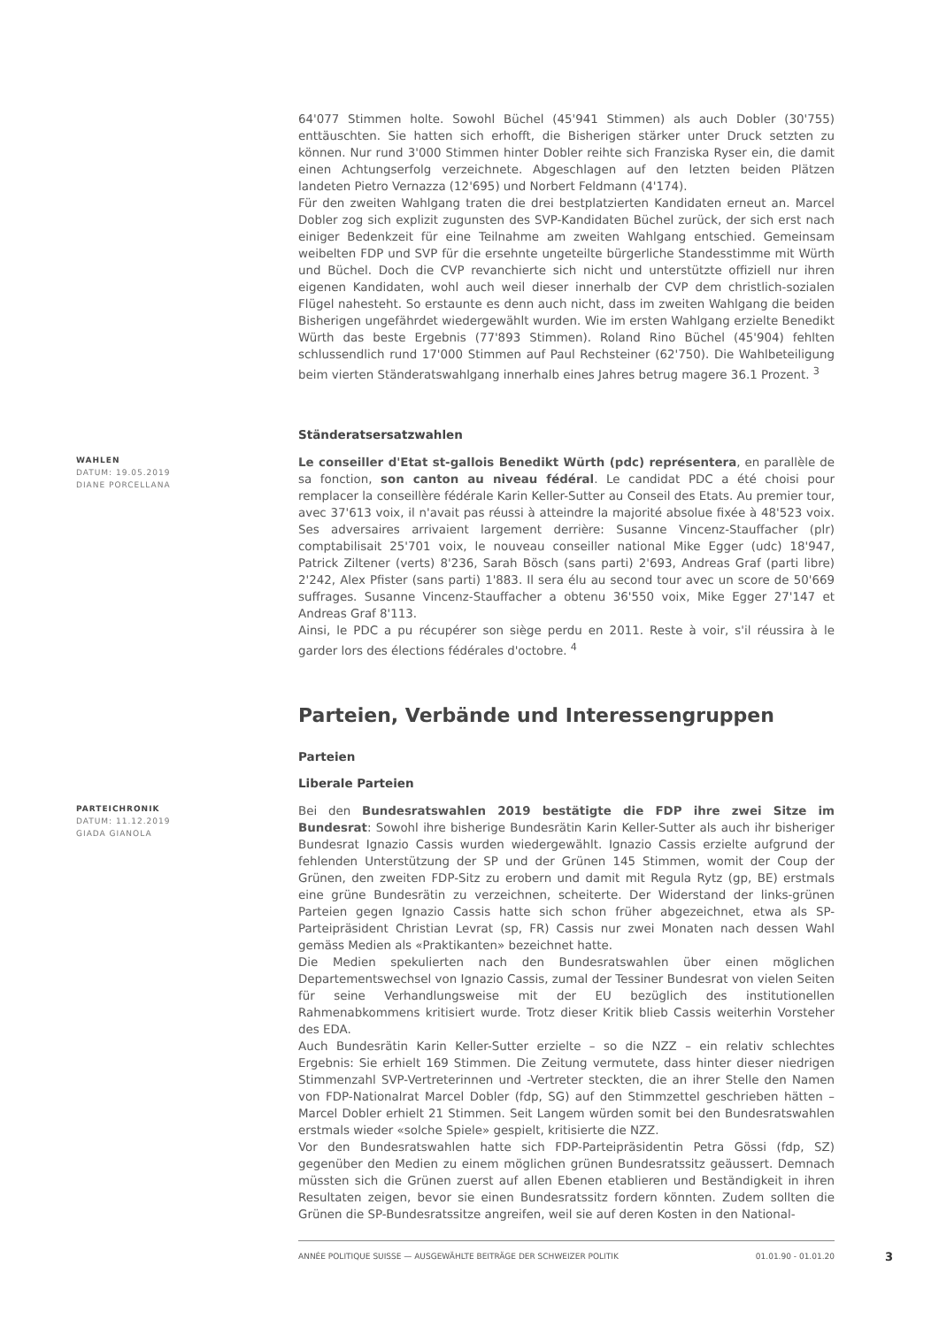64'077 Stimmen holte. Sowohl Büchel (45'941 Stimmen) als auch Dobler (30'755) enttäuschten. Sie hatten sich erhofft, die Bisherigen stärker unter Druck setzten zu können. Nur rund 3'000 Stimmen hinter Dobler reihte sich Franziska Ryser ein, die damit einen Achtungserfolg verzeichnete. Abgeschlagen auf den letzten beiden Plätzen landeten Pietro Vernazza (12'695) und Norbert Feldmann (4'174).
Für den zweiten Wahlgang traten die drei bestplatzierten Kandidaten erneut an. Marcel Dobler zog sich explizit zugunsten des SVP-Kandidaten Büchel zurück, der sich erst nach einiger Bedenkzeit für eine Teilnahme am zweiten Wahlgang entschied. Gemeinsam weibelten FDP und SVP für die ersehnte ungeteilte bürgerliche Standesstimme mit Würth und Büchel. Doch die CVP revanchierte sich nicht und unterstützte offiziell nur ihren eigenen Kandidaten, wohl auch weil dieser innerhalb der CVP dem christlich-sozialen Flügel nahesteht. So erstaunte es denn auch nicht, dass im zweiten Wahlgang die beiden Bisherigen ungefährdet wiedergewählt wurden. Wie im ersten Wahlgang erzielte Benedikt Würth das beste Ergebnis (77'893 Stimmen). Roland Rino Büchel (45'904) fehlten schlussendlich rund 17'000 Stimmen auf Paul Rechsteiner (62'750). Die Wahlbeteiligung beim vierten Ständeratswahlgang innerhalb eines Jahres betrug magere 36.1 Prozent. <sup>3</sup>
Ständeratsersatzwahlen
WAHLEN
DATUM: 19.05.2019
DIANE PORCELLANA
Le conseiller d'Etat st-gallois Benedikt Würth (pdc) représentera, en parallèle de sa fonction, son canton au niveau fédéral. Le candidat PDC a été choisi pour remplacer la conseillère fédérale Karin Keller-Sutter au Conseil des Etats. Au premier tour, avec 37'613 voix, il n'avait pas réussi à atteindre la majorité absolue fixée à 48'523 voix. Ses adversaires arrivaient largement derrière: Susanne Vincenz-Stauffacher (plr) comptabilisait 25'701 voix, le nouveau conseiller national Mike Egger (udc) 18'947, Patrick Ziltener (verts) 8'236, Sarah Bösch (sans parti) 2'693, Andreas Graf (parti libre) 2'242, Alex Pfister (sans parti) 1'883. Il sera élu au second tour avec un score de 50'669 suffrages. Susanne Vincenz-Stauffacher a obtenu 36'550 voix, Mike Egger 27'147 et Andreas Graf 8'113.
Ainsi, le PDC a pu récupérer son siège perdu en 2011. Reste à voir, s'il réussira à le garder lors des élections fédérales d'octobre. <sup>4</sup>
Parteien, Verbände und Interessengruppen
Parteien
Liberale Parteien
PARTEICHRONIK
DATUM: 11.12.2019
GIADA GIANOLA
Bei den Bundesratswahlen 2019 bestätigte die FDP ihre zwei Sitze im Bundesrat: Sowohl ihre bisherige Bundesrätin Karin Keller-Sutter als auch ihr bisheriger Bundesrat Ignazio Cassis wurden wiedergewählt. Ignazio Cassis erzielte aufgrund der fehlenden Unterstützung der SP und der Grünen 145 Stimmen, womit der Coup der Grünen, den zweiten FDP-Sitz zu erobern und damit mit Regula Rytz (gp, BE) erstmals eine grüne Bundesrätin zu verzeichnen, scheiterte. Der Widerstand der links-grünen Parteien gegen Ignazio Cassis hatte sich schon früher abgezeichnet, etwa als SP-Parteipräsident Christian Levrat (sp, FR) Cassis nur zwei Monaten nach dessen Wahl gemäss Medien als «Praktikanten» bezeichnet hatte.
Die Medien spekulierten nach den Bundesratswahlen über einen möglichen Departementswechsel von Ignazio Cassis, zumal der Tessiner Bundesrat von vielen Seiten für seine Verhandlungsweise mit der EU bezüglich des institutionellen Rahmenabkommens kritisiert wurde. Trotz dieser Kritik blieb Cassis weiterhin Vorsteher des EDA.
Auch Bundesrätin Karin Keller-Sutter erzielte – so die NZZ – ein relativ schlechtes Ergebnis: Sie erhielt 169 Stimmen. Die Zeitung vermutete, dass hinter dieser niedrigen Stimmenzahl SVP-Vertreterinnen und -Vertreter steckten, die an ihrer Stelle den Namen von FDP-Nationalrat Marcel Dobler (fdp, SG) auf den Stimmzettel geschrieben hätten – Marcel Dobler erhielt 21 Stimmen. Seit Langem würden somit bei den Bundesratswahlen erstmals wieder «solche Spiele» gespielt, kritisierte die NZZ.
Vor den Bundesratswahlen hatte sich FDP-Parteipräsidentin Petra Gössi (fdp, SZ) gegenüber den Medien zu einem möglichen grünen Bundesratssitz geäussert. Demnach müssten sich die Grünen zuerst auf allen Ebenen etablieren und Beständigkeit in ihren Resultaten zeigen, bevor sie einen Bundesratssitz fordern könnten. Zudem sollten die Grünen die SP-Bundesratssitze angreifen, weil sie auf deren Kosten in den National-
ANNÉE POLITIQUE SUISSE — AUSGEWÄHLTE BEITRÄGE DER SCHWEIZER POLITIK 01.01.90 - 01.01.20
3